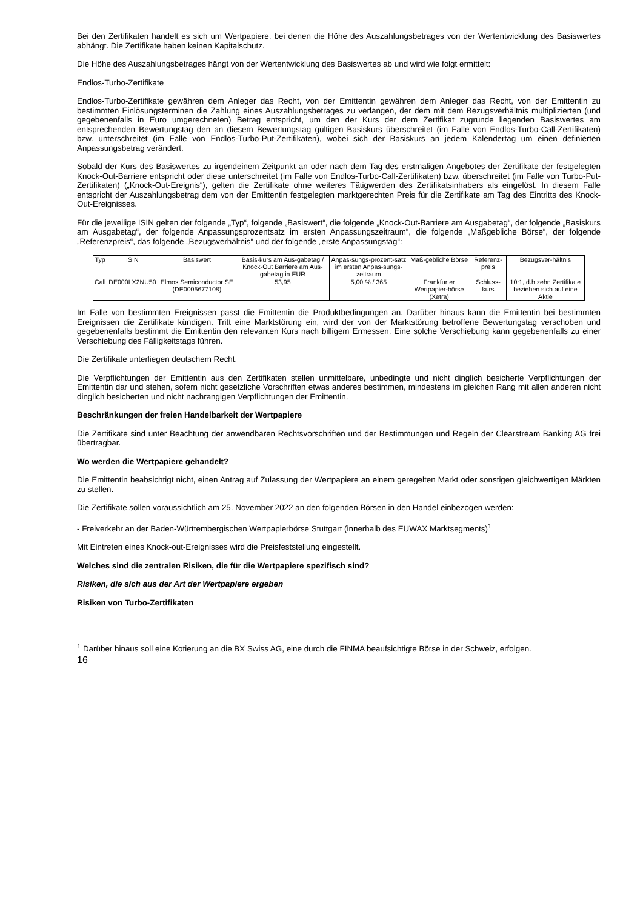Bei den Zertifikaten handelt es sich um Wertpapiere, bei denen die Höhe des Auszahlungsbetrages von der Wertentwicklung des Basiswertes abhängt. Die Zertifikate haben keinen Kapitalschutz.
Die Höhe des Auszahlungsbetrages hängt von der Wertentwicklung des Basiswertes ab und wird wie folgt ermittelt:
Endlos-Turbo-Zertifikate
Endlos-Turbo-Zertifikate gewähren dem Anleger das Recht, von der Emittentin gewähren dem Anleger das Recht, von der Emittentin zu bestimmten Einlösungsterminen die Zahlung eines Auszahlungsbetrages zu verlangen, der dem mit dem Bezugsverhältnis multiplizierten (und gegebenenfalls in Euro umgerechneten) Betrag entspricht, um den der Kurs der dem Zertifikat zugrunde liegenden Basiswertes am entsprechenden Bewertungstag den an diesem Bewertungstag gültigen Basiskurs überschreitet (im Falle von Endlos-Turbo-Call-Zertifikaten) bzw. unterschreitet (im Falle von Endlos-Turbo-Put-Zertifikaten), wobei sich der Basiskurs an jedem Kalendertag um einen definierten Anpassungsbetrag verändert.
Sobald der Kurs des Basiswertes zu irgendeinem Zeitpunkt an oder nach dem Tag des erstmaligen Angebotes der Zertifikate der festgelegten Knock-Out-Barriere entspricht oder diese unterschreitet (im Falle von Endlos-Turbo-Call-Zertifikaten) bzw. überschreitet (im Falle von Turbo-Put-Zertifikaten) („Knock-Out-Ereignis“), gelten die Zertifikate ohne weiteres Tätigwerden des Zertifikatsinhabers als eingelöst. In diesem Falle entspricht der Auszahlungsbetrag dem von der Emittentin festgelegten marktgerechten Preis für die Zertifikate am Tag des Eintritts des Knock-Out-Ereignisses.
Für die jeweilige ISIN gelten der folgende „Typ“, folgende „Basiswert“, die folgende „Knock-Out-Barriere am Ausgabetag“, der folgende „Basiskurs am Ausgabetag“, der folgende Anpassungsprozentsatz im ersten Anpassungszeitraum“, die folgende „Maßgebliche Börse“, der folgende „Referenzpreis“, das folgende „Bezugsverhältnis“ und der folgende „erste Anpassungstag“:
| Typ | ISIN | Basiswert | Basis-kurs am Aus-gabetag / Knock-Out Barriere am Aus-gabetag in EUR | Anpas-sungs-prozent-satz im ersten Anpas-sungs-zeitraum | Maß-gebliche Börse | Referenz-preis | Bezugsver-hältnis |
| Call | DE000LX2NU50 | Elmos Semiconductor SE (DE0005677108) | 53,95 | 5,00 % / 365 | Frankfurter Wertpapier-börse (Xetra) | Schluss-kurs | 10:1, d.h zehn Zertifikate beziehen sich auf eine Aktie |
Im Falle von bestimmten Ereignissen passt die Emittentin die Produktbedingungen an. Darüber hinaus kann die Emittentin bei bestimmten Ereignissen die Zertifikate kündigen. Tritt eine Marktstörung ein, wird der von der Marktstörung betroffene Bewertungstag verschoben und gegebenenfalls bestimmt die Emittentin den relevanten Kurs nach billigem Ermessen. Eine solche Verschiebung kann gegebenenfalls zu einer Verschiebung des Fälligkeitstags führen.
Die Zertifikate unterliegen deutschem Recht.
Die Verpflichtungen der Emittentin aus den Zertifikaten stellen unmittelbare, unbedingte und nicht dinglich besicherte Verpflichtungen der Emittentin dar und stehen, sofern nicht gesetzliche Vorschriften etwas anderes bestimmen, mindestens im gleichen Rang mit allen anderen nicht dinglich besicherten und nicht nachrangigen Verpflichtungen der Emittentin.
Beschränkungen der freien Handelbarkeit der Wertpapiere
Die Zertifikate sind unter Beachtung der anwendbaren Rechtsvorschriften und der Bestimmungen und Regeln der Clearstream Banking AG frei übertragbar.
Wo werden die Wertpapiere gehandelt?
Die Emittentin beabsichtigt nicht, einen Antrag auf Zulassung der Wertpapiere an einem geregelten Markt oder sonstigen gleichwertigen Märkten zu stellen.
Die Zertifikate sollen voraussichtlich am 25. November 2022 an den folgenden Börsen in den Handel einbezogen werden:
- Freiverkehr an der Baden-Württembergischen Wertpapierbörse Stuttgart (innerhalb des EUWAX Marktsegments)<sup>1</sup>
Mit Eintreten eines Knock-out-Ereignisses wird die Preisfeststellung eingestellt.
Welches sind die zentralen Risiken, die für die Wertpapiere spezifisch sind?
Risiken, die sich aus der Art der Wertpapiere ergeben
Risiken von Turbo-Zertifikaten
<sup>1</sup> Darüber hinaus soll eine Kotierung an die BX Swiss AG, eine durch die FINMA beaufsichtigte Börse in der Schweiz, erfolgen.
16